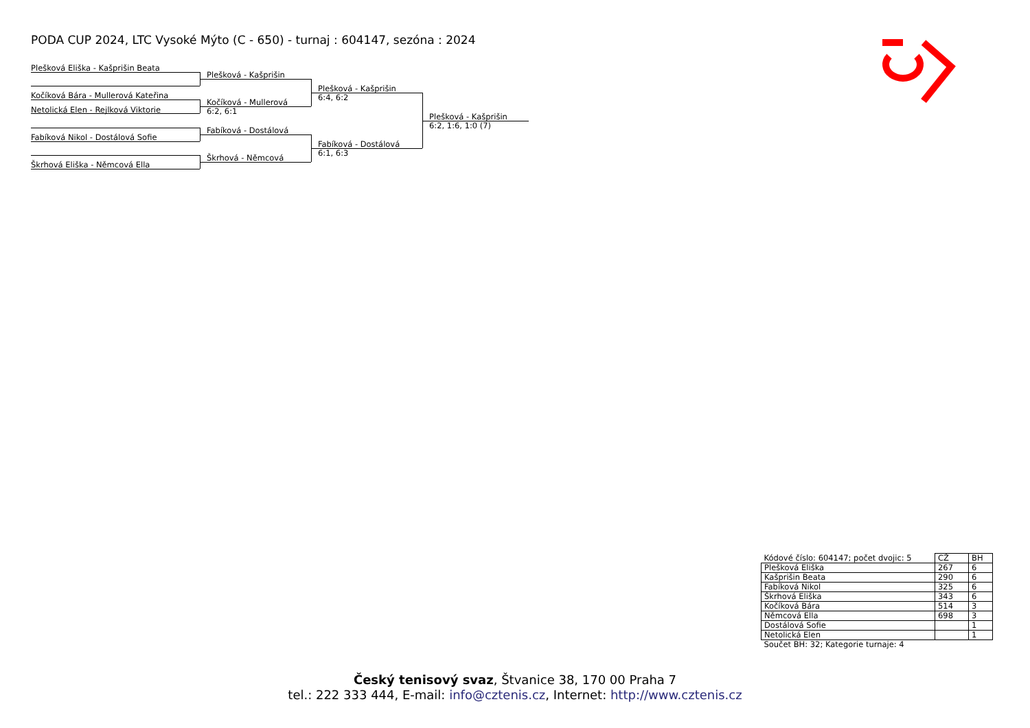PODA CUP 2024, LTC Vysoké Mýto (C - 650) - turnaj : 604147, sezóna : 2024
Plešková Eliška - Kašprišin Beata
Kočíková Bára - Mullerová Kateřina
Netolická Elen - Rejlková Viktorie
Fabíková Nikol - Dostálová Sofie
Škrhová Eliška - Němcová Ella
Plešková - Kašprišin
Kočíková - Mullerová
6:2, 6:1
Fabíková - Dostálová
Škrhová - Němcová
Plešková - Kašprišin
6:4, 6:2
Fabíková - Dostálová
6:1, 6:3
Plešková - Kašprišin
6:2, 1:6, 1:0 (7)
| Kódové číslo: 604147; počet dvojic: 5 | CŽ | BH |
| Plešková Eliška | 267 | 6 |
| Kašprišin Beata | 290 | 6 |
| Fabíková Nikol | 325 | 6 |
| Škrhová Eliška | 343 | 6 |
| Kočíková Bára | 514 | 3 |
| Němcová Ella | 698 | 3 |
| Dostálová Sofie | | 1 |
| Netolická Elen | | 1 |
| Součet BH: 32; Kategorie turnaje: 4 | | |
Český tenisový svaz, Štvanice 38, 170 00 Praha 7
tel.: 222 333 444, E-mail: info@cztenis.cz, Internet: http://www.cztenis.cz